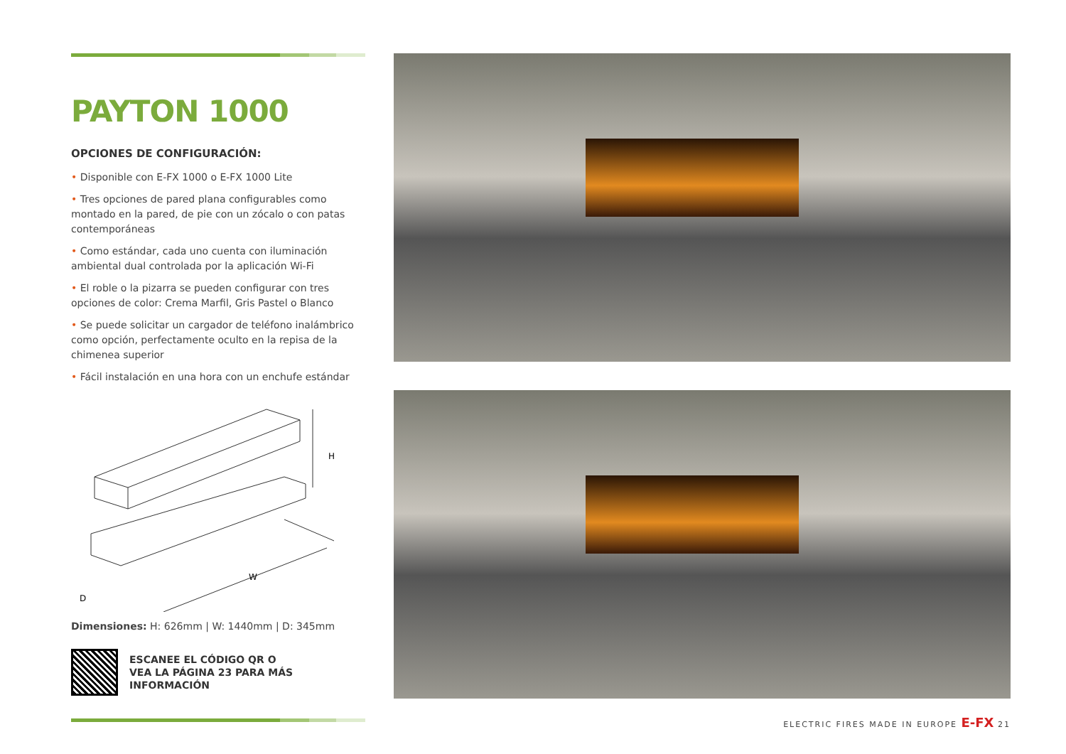PAYTON 1000
OPCIONES DE CONFIGURACIÓN:
• Disponible con E-FX 1000 o E-FX 1000 Lite
• Tres opciones de pared plana configurables como montado en la pared, de pie con un zócalo o con patas contemporáneas
• Como estándar, cada uno cuenta con iluminación ambiental dual controlada por la aplicación Wi-Fi
• El roble o la pizarra se pueden configurar con tres opciones de color: Crema Marfil, Gris Pastel o Blanco
• Se puede solicitar un cargador de teléfono inalámbrico como opción, perfectamente oculto en la repisa de la chimenea superior
• Fácil instalación en una hora con un enchufe estándar
H
W
D
Dimensiones: H: 626mm | W: 1440mm | D: 345mm
ESCANEE EL CÓDIGO QR O
VEA LA PÁGINA 23 PARA MÁS
INFORMACIÓN
ELECTRIC FIRES MADE IN EUROPE E-FX 21